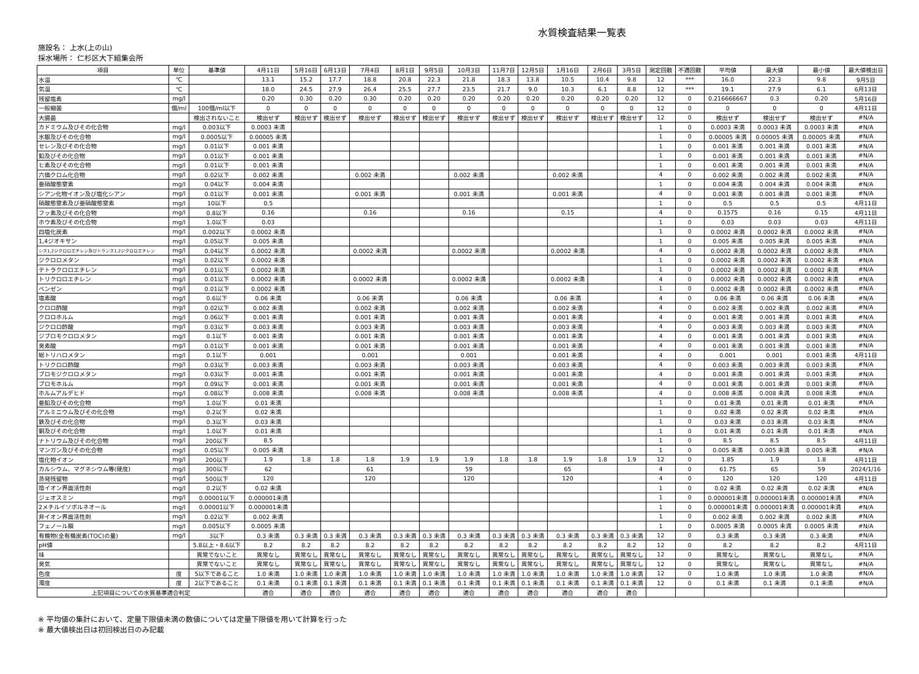水質検査結果一覧表
施設名： 上水(上の山)
採水場所： 仁杉区大下組集会所
| 項目 | 単位 | 基準値 | 4月11日 | 5月16日 | 6月13日 | 7月4日 | 8月1日 | 9月5日 | 10月3日 | 11月7日 | 12月5日 | 1月16日 | 2月6日 | 3月5日 | 測定回数 | 不適回数 | 平均値 | 最大値 | 最小値 | 最大値検出日 |
| --- | --- | --- | --- | --- | --- | --- | --- | --- | --- | --- | --- | --- | --- | --- | --- | --- | --- | --- | --- | --- |
| 水温 | ℃ | | 13.1 | 15.2 | 17.7 | 18.8 | 20.8 | 22.3 | 21.8 | 18.3 | 13.8 | 10.5 | 10.4 | 9.8 | 12 | *** | 16.0 | 22.3 | 9.8 | 9月5日 |
| 気温 | ℃ | | 18.0 | 24.5 | 27.9 | 26.4 | 25.5 | 27.7 | 23.5 | 21.7 | 9.0 | 10.3 | 6.1 | 8.8 | 12 | *** | 19.1 | 27.9 | 6.1 | 6月13日 |
| 残留塩素 | mg/l | | 0.20 | 0.30 | 0.20 | 0.30 | 0.20 | 0.20 | 0.20 | 0.20 | 0.20 | 0.20 | 0.20 | 0.20 | 12 | 0 | 0.216666667 | 0.3 | 0.20 | 5月16日 |
| 一般細菌 | 個/ml | 100個/ml以下 | 0 | 0 | 0 | 0 | 0 | 0 | 0 | 0 | 0 | 0 | 0 | 0 | 12 | 0 | 0 | 0 | 0 | 4月11日 |
| 大腸菌 | | 検出されないこと | 検出せず | 検出せず | 検出せず | 検出せず | 検出せず | 検出せず | 検出せず | 検出せず | 検出せず | 検出せず | 検出せず | 検出せず | 12 | 0 | 検出せず | 検出せず | 検出せず | #N/A |
| カドミウム及びその化合物 | mg/l | 0.003以下 | 0.0003 未満 | | | | | | | | | | | | 1 | 0 | 0.0003 未満 | 0.0003 未満 | 0.0003 未満 | #N/A |
| 水銀及びその化合物 | mg/l | 0.0005以下 | 0.00005 未満 | | | | | | | | | | | | 1 | 0 | 0.00005 未満 | 0.00005 未満 | 0.00005 未満 | #N/A |
| セレン及びその化合物 | mg/l | 0.01以下 | 0.001 未満 | | | | | | | | | | | | 1 | 0 | 0.001 未満 | 0.001 未満 | 0.001 未満 | #N/A |
| 鉛及びその化合物 | mg/l | 0.01以下 | 0.001 未満 | | | | | | | | | | | | 1 | 0 | 0.001 未満 | 0.001 未満 | 0.001 未満 | #N/A |
| ヒ素及びその化合物 | mg/l | 0.01以下 | 0.001 未満 | | | | | | | | | | | | 1 | 0 | 0.001 未満 | 0.001 未満 | 0.001 未満 | #N/A |
| 六価クロム化合物 | mg/l | 0.02以下 | 0.002 未満 | | | 0.002 未満 | | | 0.002 未満 | | | 0.002 未満 | | | 4 | 0 | 0.002 未満 | 0.002 未満 | 0.002 未満 | #N/A |
| 亜硝酸態窒素 | mg/l | 0.04以下 | 0.004 未満 | | | | | | | | | | | | 1 | 0 | 0.004 未満 | 0.004 未満 | 0.004 未満 | #N/A |
| シアン化物イオン及び塩化シアン | mg/l | 0.01以下 | 0.001 未満 | | | 0.001 未満 | | | 0.001 未満 | | | 0.001 未満 | | | 4 | 0 | 0.001 未満 | 0.001 未満 | 0.001 未満 | #N/A |
| 硝酸態窒素及び亜硝酸態窒素 | mg/l | 10以下 | 0.5 | | | | | | | | | | | | 1 | 0 | 0.5 | 0.5 | 0.5 | 4月11日 |
| フッ素及びその化合物 | mg/l | 0.8以下 | 0.16 | | | 0.16 | | | 0.16 | | | 0.15 | | | 4 | 0 | 0.1575 | 0.16 | 0.15 | 4月11日 |
| ホウ素及びその化合物 | mg/l | 1.0以下 | 0.03 | | | | | | | | | | | | 1 | 0 | 0.03 | 0.03 | 0.03 | 4月11日 |
| 四塩化炭素 | mg/l | 0.002以下 | 0.0002 未満 | | | | | | | | | | | | 1 | 0 | 0.0002 未満 | 0.0002 未満 | 0.0002 未満 | #N/A |
| 1,4ジオキサン | mg/l | 0.05以下 | 0.005 未満 | | | | | | | | | | | | 1 | 0 | 0.005 未満 | 0.005 未満 | 0.005 未満 | #N/A |
| シス1,2ジクロロエチレン及びトランス1,2ジクロロエチレン | mg/l | 0.04以下 | 0.0002 未満 | | | 0.0002 未満 | | | 0.0002 未満 | | | 0.0002 未満 | | | 4 | 0 | 0.0002 未満 | 0.0002 未満 | 0.0002 未満 | #N/A |
| ジクロロメタン | mg/l | 0.02以下 | 0.0002 未満 | | | | | | | | | | | | 1 | 0 | 0.0002 未満 | 0.0002 未満 | 0.0002 未満 | #N/A |
| テトラクロロエチレン | mg/l | 0.01以下 | 0.0002 未満 | | | | | | | | | | | | 1 | 0 | 0.0002 未満 | 0.0002 未満 | 0.0002 未満 | #N/A |
| トリクロロエチレン | mg/l | 0.01以下 | 0.0002 未満 | | | 0.0002 未満 | | | 0.0002 未満 | | | 0.0002 未満 | | | 4 | 0 | 0.0002 未満 | 0.0002 未満 | 0.0002 未満 | #N/A |
| ベンゼン | mg/l | 0.01以下 | 0.0002 未満 | | | | | | | | | | | | 1 | 0 | 0.0002 未満 | 0.0002 未満 | 0.0002 未満 | #N/A |
| 塩素酸 | mg/l | 0.6以下 | 0.06 未満 | | | 0.06 未満 | | | 0.06 未満 | | | 0.06 未満 | | | 4 | 0 | 0.06 未満 | 0.06 未満 | 0.06 未満 | #N/A |
| クロロ酢酸 | mg/l | 0.02以下 | 0.002 未満 | | | 0.002 未満 | | | 0.002 未満 | | | 0.002 未満 | | | 4 | 0 | 0.002 未満 | 0.002 未満 | 0.002 未満 | #N/A |
| クロロホルム | mg/l | 0.06以下 | 0.001 未満 | | | 0.001 未満 | | | 0.001 未満 | | | 0.001 未満 | | | 4 | 0 | 0.001 未満 | 0.001 未満 | 0.001 未満 | #N/A |
| ジクロロ酢酸 | mg/l | 0.03以下 | 0.003 未満 | | | 0.003 未満 | | | 0.003 未満 | | | 0.003 未満 | | | 4 | 0 | 0.003 未満 | 0.003 未満 | 0.003 未満 | #N/A |
| ジブロモクロロメタン | mg/l | 0.1以下 | 0.001 未満 | | | 0.001 未満 | | | 0.001 未満 | | | 0.001 未満 | | | 4 | 0 | 0.001 未満 | 0.001 未満 | 0.001 未満 | #N/A |
| 臭素酸 | mg/l | 0.01以下 | 0.001 未満 | | | 0.001 未満 | | | 0.001 未満 | | | 0.001 未満 | | | 4 | 0 | 0.001 未満 | 0.001 未満 | 0.001 未満 | #N/A |
| 総トリハロメタン | mg/l | 0.1以下 | 0.001 | | | 0.001 | | | 0.001 | | | 0.001 未満 | | | 4 | 0 | 0.001 | 0.001 | 0.001 未満 | 4月11日 |
| トリクロロ酢酸 | mg/l | 0.03以下 | 0.003 未満 | | | 0.003 未満 | | | 0.003 未満 | | | 0.003 未満 | | | 4 | 0 | 0.003 未満 | 0.003 未満 | 0.003 未満 | #N/A |
| ブロモジクロロメタン | mg/l | 0.03以下 | 0.001 未満 | | | 0.001 未満 | | | 0.001 未満 | | | 0.001 未満 | | | 4 | 0 | 0.001 未満 | 0.001 未満 | 0.001 未満 | #N/A |
| ブロモホルム | mg/l | 0.09以下 | 0.001 未満 | | | 0.001 未満 | | | 0.001 未満 | | | 0.001 未満 | | | 4 | 0 | 0.001 未満 | 0.001 未満 | 0.001 未満 | #N/A |
| ホルムアルデヒド | mg/l | 0.08以下 | 0.008 未満 | | | 0.008 未満 | | | 0.008 未満 | | | 0.008 未満 | | | 4 | 0 | 0.008 未満 | 0.008 未満 | 0.008 未満 | #N/A |
| 亜鉛及びその化合物 | mg/l | 1.0以下 | 0.01 未満 | | | | | | | | | | | | 1 | 0 | 0.01 未満 | 0.01 未満 | 0.01 未満 | #N/A |
| アルミニウム及びその化合物 | mg/l | 0.2以下 | 0.02 未満 | | | | | | | | | | | | 1 | 0 | 0.02 未満 | 0.02 未満 | 0.02 未満 | #N/A |
| 鉄及びその化合物 | mg/l | 0.3以下 | 0.03 未満 | | | | | | | | | | | | 1 | 0 | 0.03 未満 | 0.03 未満 | 0.03 未満 | #N/A |
| 銅及びその化合物 | mg/l | 1.0以下 | 0.01 未満 | | | | | | | | | | | | 1 | 0 | 0.01 未満 | 0.01 未満 | 0.01 未満 | #N/A |
| ナトリウム及びその化合物 | mg/l | 200以下 | 8.5 | | | | | | | | | | | | 1 | 0 | 8.5 | 8.5 | 8.5 | 4月11日 |
| マンガン及びその化合物 | mg/l | 0.05以下 | 0.005 未満 | | | | | | | | | | | | 1 | 0 | 0.005 未満 | 0.005 未満 | 0.005 未満 | #N/A |
| 塩化物イオン | mg/l | 200以下 | 1.9 | 1.8 | 1.8 | 1.8 | 1.9 | 1.9 | 1.9 | 1.8 | 1.8 | 1.9 | 1.8 | 1.9 | 12 | 0 | 1.85 | 1.9 | 1.8 | 4月11日 |
| カルシウム、マグネシウム等(硬度) | mg/l | 300以下 | 62 | | | 61 | | | 59 | | | 65 | | | 4 | 0 | 61.75 | 65 | 59 | 2024/1/16 |
| 蒸発残留物 | mg/l | 500以下 | 120 | | | 120 | | | 120 | | | 120 | | | 4 | 0 | 120 | 120 | 120 | 4月11日 |
| 陰イオン界面活性剤 | mg/l | 0.2以下 | 0.02 未満 | | | | | | | | | | | | 1 | 0 | 0.02 未満 | 0.02 未満 | 0.02 未満 | #N/A |
| ジェオスミン | mg/l | 0.00001以下 | 0.000001未満 | | | | | | | | | | | | 1 | 0 | 0.000001未満 | 0.000001未満 | 0.000001未満 | #N/A |
| 2メチルイソボルネオール | mg/l | 0.00001以下 | 0.000001未満 | | | | | | | | | | | | 1 | 0 | 0.000001未満 | 0.000001未満 | 0.000001未満 | #N/A |
| 非イオン界面活性剤 | mg/l | 0.02以下 | 0.002 未満 | | | | | | | | | | | | 1 | 0 | 0.002 未満 | 0.002 未満 | 0.002 未満 | #N/A |
| フェノール類 | mg/l | 0.005以下 | 0.0005 未満 | | | | | | | | | | | | 1 | 0 | 0.0005 未満 | 0.0005 未満 | 0.0005 未満 | #N/A |
| 有機物(全有機炭素(TOC)の量) | mg/l | 3以下 | 0.3 未満 | 0.3 未満 | 0.3 未満 | 0.3 未満 | 0.3 未満 | 0.3 未満 | 0.3 未満 | 0.3 未満 | 0.3 未満 | 0.3 未満 | 0.3 未満 | 0.3 未満 | 12 | 0 | 0.3 未満 | 0.3 未満 | 0.3 未満 | #N/A |
| pH値 | | 5.8以上・8.6以下 | 8.2 | 8.2 | 8.2 | 8.2 | 8.2 | 8.2 | 8.2 | 8.2 | 8.2 | 8.2 | 8.2 | 8.2 | 12 | 0 | 8.2 | 8.2 | 8.2 | 4月11日 |
| 味 | | 異常でないこと | 異常なし | 異常なし | 異常なし | 異常なし | 異常なし | 異常なし | 異常なし | 異常なし | 異常なし | 異常なし | 異常なし | 異常なし | 12 | 0 | 異常なし | 異常なし | 異常なし | #N/A |
| 臭気 | | 異常でないこと | 異常なし | 異常なし | 異常なし | 異常なし | 異常なし | 異常なし | 異常なし | 異常なし | 異常なし | 異常なし | 異常なし | 異常なし | 12 | 0 | 異常なし | 異常なし | 異常なし | #N/A |
| 色度 | 度 | 5以下であること | 1.0 未満 | 1.0 未満 | 1.0 未満 | 1.0 未満 | 1.0 未満 | 1.0 未満 | 1.0 未満 | 1.0 未満 | 1.0 未満 | 1.0 未満 | 1.0 未満 | 1.0 未満 | 12 | 0 | 1.0 未満 | 1.0 未満 | 1.0 未満 | #N/A |
| 濁度 | 度 | 2以下であること | 0.1 未満 | 0.1 未満 | 0.1 未満 | 0.1 未満 | 0.1 未満 | 0.1 未満 | 0.1 未満 | 0.1 未満 | 0.1 未満 | 0.1 未満 | 0.1 未満 | 0.1 未満 | 12 | 0 | 0.1 未満 | 0.1 未満 | 0.1 未満 | #N/A |
| 上記項目についての水質基準適合判定 | | | 適合 | 適合 | 適合 | 適合 | 適合 | 適合 | 適合 | 適合 | 適合 | 適合 | 適合 | 適合 | | | | | | |
※ 平均値の集計において、定量下限値未満の数値については定量下限値を用いて計算を行った
※ 最大値検出日は初回検出日のみ記載